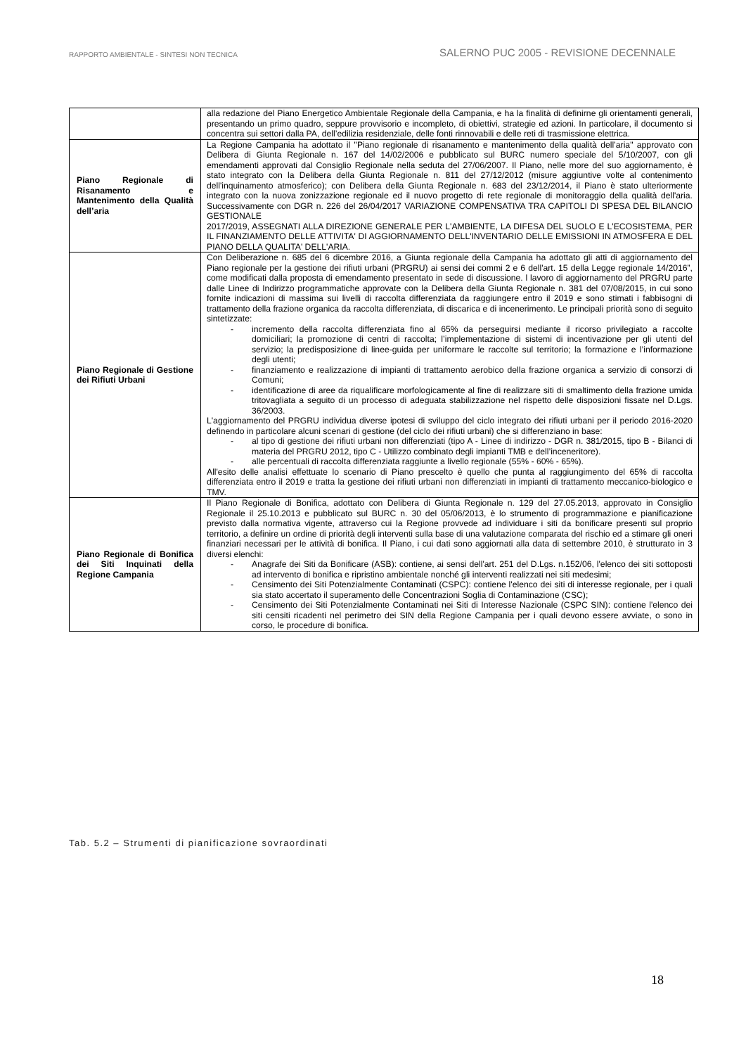RAPPORTO AMBIENTALE - SINTESI NON TECNICA
SALERNO PUC 2005 - REVISIONE DECENNALE
| | alla redazione del Piano Energetico Ambientale Regionale della Campania, e ha la finalità di definirne gli orientamenti generali, presentando un primo quadro, seppure provvisorio e incompleto, di obiettivi, strategie ed azioni. In particolare, il documento si concentra sui settori dalla PA, dell’edilizia residenziale, delle fonti rinnovabili e delle reti di trasmissione elettrica. |
| Piano Regionale di Risanamento e Mantenimento della Qualità dell’aria | La Regione Campania ha adottato il "Piano regionale di risanamento e mantenimento della qualità dell’aria" approvato con Delibera di Giunta Regionale n. 167 del 14/02/2006 e pubblicato sul BURC numero speciale del 5/10/2007, con gli emendamenti approvati dal Consiglio Regionale nella seduta del 27/06/2007. Il Piano, nelle more del suo aggiornamento, è stato integrato con la Delibera della Giunta Regionale n. 811 del 27/12/2012 (misure aggiuntive volte al contenimento dell'inquinamento atmosferico); con Delibera della Giunta Regionale n. 683 del 23/12/2014, il Piano è stato ulteriormente integrato con la nuova zonizzazione regionale ed il nuovo progetto di rete regionale di monitoraggio della qualità dell'aria. Successivamente con DGR n. 226 del 26/04/2017 VARIAZIONE COMPENSATIVA TRA CAPITOLI DI SPESA DEL BILANCIO GESTIONALE 2017/2019, ASSEGNATI ALLA DIREZIONE GENERALE PER L'AMBIENTE, LA DIFESA DEL SUOLO E L'ECOSISTEMA, PER IL FINANZIAMENTO DELLE ATTIVITA' DI AGGIORNAMENTO DELL'INVENTARIO DELLE EMISSIONI IN ATMOSFERA E DEL PIANO DELLA QUALITA' DELL'ARIA. |
| Piano Regionale di Gestione dei Rifiuti Urbani | Con Deliberazione n. 685 del 6 dicembre 2016, a Giunta regionale della Campania ha adottato gli atti di aggiornamento del Piano regionale per la gestione dei rifiuti urbani (PRGRU) ai sensi dei commi 2 e 6 dell'art. 15 della Legge regionale 14/2016”, come modificati dalla proposta di emendamento presentato in sede di discussione. l lavoro di aggiornamento del PRGRU parte dalle Linee di Indirizzo programmatiche approvate con la Delibera della Giunta Regionale n. 381 del 07/08/2015, in cui sono fornite indicazioni di massima sui livelli di raccolta differenziata da raggiungere entro il 2019 e sono stimati i fabbisogni di trattamento della frazione organica da raccolta differenziata, di discarica e di incenerimento. Le principali priorità sono di seguito sintetizzate: - incremento della raccolta differenziata fino al 65% da perseguirsi mediante il ricorso privilegiato a raccolte domiciliari; la promozione di centri di raccolta; l’implementazione di sistemi di incentivazione per gli utenti del servizio; la predisposizione di linee-guida per uniformare le raccolte sul territorio; la formazione e l’informazione degli utenti; - finanziamento e realizzazione di impianti di trattamento aerobico della frazione organica a servizio di consorzi di Comuni; - identificazione di aree da riqualificare morfologicamente al fine di realizzare siti di smaltimento della frazione umida tritovagliata a seguito di un processo di adeguata stabilizzazione nel rispetto delle disposizioni fissate nel D.Lgs. 36/2003. L'aggiornamento del PRGRU individua diverse ipotesi di sviluppo del ciclo integrato dei rifiuti urbani per il periodo 2016-2020 definendo in particolare alcuni scenari di gestione (del ciclo dei rifiuti urbani) che si differenziano in base: - al tipo di gestione dei rifiuti urbani non differenziati (tipo A - Linee di indirizzo - DGR n. 381/2015, tipo B - Bilanci di materia del PRGRU 2012, tipo C - Utilizzo combinato degli impianti TMB e dell’inceneritore). - alle percentuali di raccolta differenziata raggiunte a livello regionale (55% - 60% - 65%). All'esito delle analisi effettuate lo scenario di Piano prescelto è quello che punta al raggiungimento del 65% di raccolta differenziata entro il 2019 e tratta la gestione dei rifiuti urbani non differenziati in impianti di trattamento meccanico-biologico e TMV. |
| Piano Regionale di Bonifica dei Siti Inquinati della Regione Campania | Il Piano Regionale di Bonifica, adottato con Delibera di Giunta Regionale n. 129 del 27.05.2013, approvato in Consiglio Regionale il 25.10.2013 e pubblicato sul BURC n. 30 del 05/06/2013, è lo strumento di programmazione e pianificazione previsto dalla normativa vigente, attraverso cui la Regione provvede ad individuare i siti da bonificare presenti sul proprio territorio, a definire un ordine di priorità degli interventi sulla base di una valutazione comparata del rischio ed a stimare gli oneri finanziari necessari per le attività di bonifica. Il Piano, i cui dati sono aggiornati alla data di settembre 2010, è strutturato in 3 diversi elenchi: - Anagrafe dei Siti da Bonificare (ASB): contiene, ai sensi dell'art. 251 del D.Lgs. n.152/06, l'elenco dei siti sottoposti ad intervento di bonifica e ripristino ambientale nonché gli interventi realizzati nei siti medesimi; - Censimento dei Siti Potenzialmente Contaminati (CSPC): contiene l'elenco dei siti di interesse regionale, per i quali sia stato accertato il superamento delle Concentrazioni Soglia di Contaminazione (CSC); - Censimento dei Siti Potenzialmente Contaminati nei Siti di Interesse Nazionale (CSPC SIN): contiene l'elenco dei siti censiti ricadenti nel perimetro dei SIN della Regione Campania per i quali devono essere avviate, o sono in corso, le procedure di bonifica. |
Tab. 5.2 – Strumenti di pianificazione sovraordinati
18